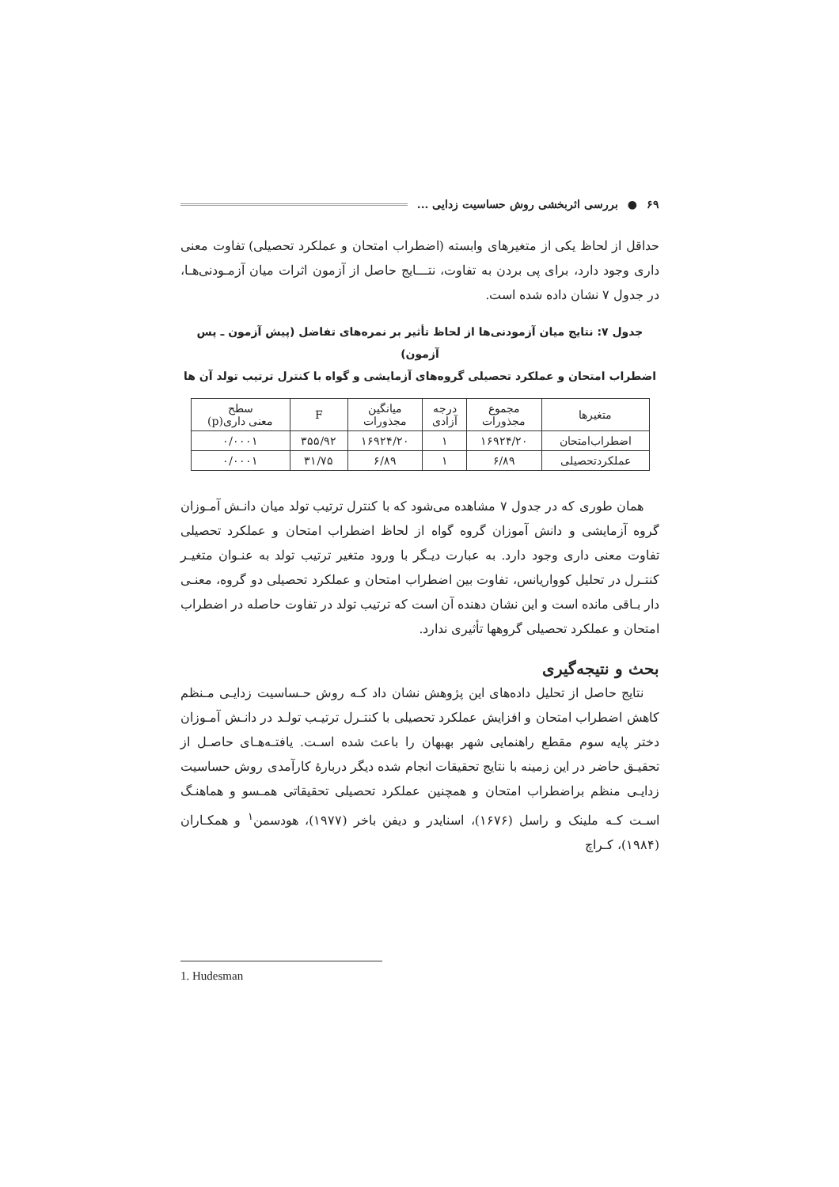۶۹ ● بررسی اثربخشی روش حساسیت زدایی ...
حداقل از لحاظ یکی از متغیرهای وابسته (اضطراب امتحان و عملکرد تحصیلی) تفاوت معنی داری وجود دارد، برای پی بردن به تفاوت، نتـــایج حاصل از آزمون اثرات میان آزمـودنی‌هـا، در جدول ۷ نشان داده شده است.
جدول ۷: نتایج میان آزمودنی‌ها از لحاظ تأثیر بر نمره‌های تفاضل (پیش آزمون ـ پس آزمون)
اضطراب امتحان و عملکرد تحصیلی گروه‌های آزمایشی و گواه با کنترل ترتیب تولد آن ها
| متغیرها | مجموع مجذورات | درجه آزادی | میانگین مجذورات | F | سطح معنی داری(p) |
| --- | --- | --- | --- | --- | --- |
| اضطراب‌امتحان | ۱۶۹۲۴/۲۰ | ۱ | ۱۶۹۲۴/۲۰ | ۳۵۵/۹۲ | ۰/۰۰۰۱ |
| عملکردتحصیلی | ۶/۸۹ | ۱ | ۶/۸۹ | ۳۱/۷۵ | ۰/۰۰۰۱ |
همان طوری که در جدول ۷ مشاهده می‌شود که با کنترل ترتیب تولد میان دانـش آمـوزان گروه آزمایشی و دانش آموزان گروه گواه از لحاظ اضطراب امتحان و عملکرد تحصیلی تفاوت معنی داری وجود دارد. به عبارت دیـگر با ورود متغیر ترتیب تولد به عنـوان متغیـر کنتـرل در تحلیل کوواریانس، تفاوت بین اضطراب امتحان و عملکرد تحصیلی دو گروه، معنـی دار بـاقی مانده است و این نشان دهنده آن است که ترتیب تولد در تفاوت حاصله در اضطراب امتحان و عملکرد تحصیلی گروهها تأثیری ندارد.
بحث و نتیجه‌گیری
نتایج حاصل از تحلیل داده‌های این پژوهش نشان داد کـه روش حـساسیت زدایـی مـنظم کاهش اضطراب امتحان و افزایش عملکرد تحصیلی با کنتـرل ترتیـب تولـد در دانـش آمـوزان دختر پایه سوم مقطع راهنمایی شهر بهبهان را باعث شده اسـت. یافتـه‌هـای حاصـل از تحقیـق حاضر در این زمینه با نتایج تحقیقات انجام شده دیگر دربارهٔ کارآمدی روش حساسیت زدایـی منظم براضطراب امتحان و همچنین عملکرد تحصیلی تحقیقاتی همـسو و هماهنـگ اسـت کـه ملینک و راسل (۱۶۷۶)، اسنایدر و دیفن باخر (۱۹۷۷)، هودسمن<sup>۱</sup> و همکـاران (۱۹۸۴)، کـراچ
1. Hudesman